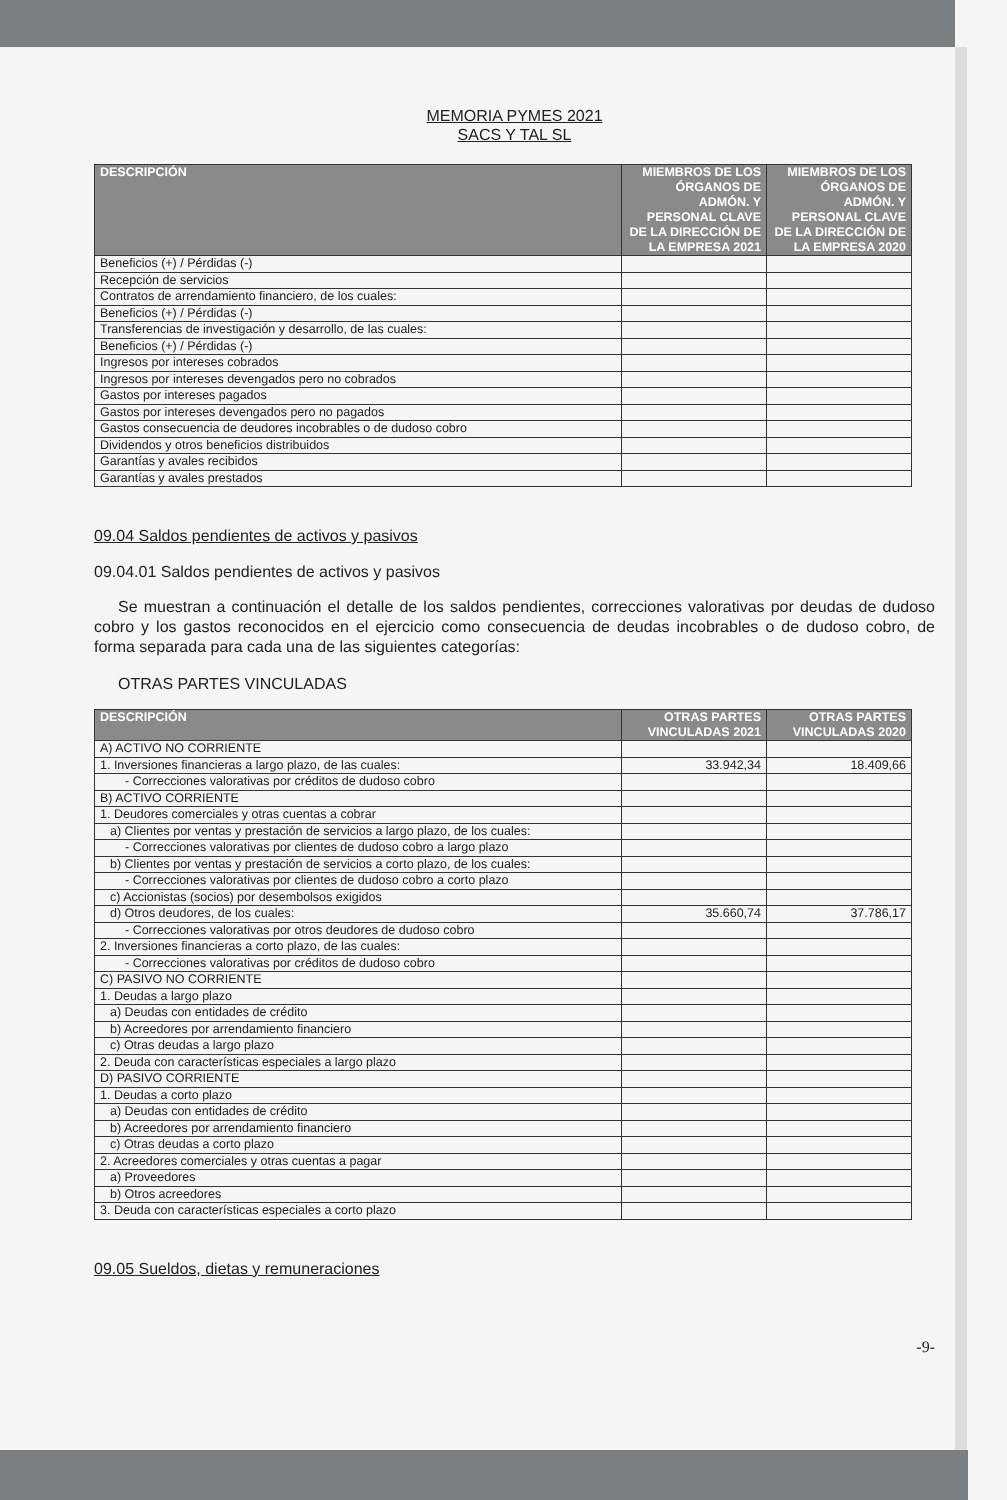MEMORIA PYMES 2021
SACS Y TAL SL
| DESCRIPCIÓN | MIEMBROS DE LOS ÓRGANOS DE ADMÓN. Y PERSONAL CLAVE DE LA DIRECCIÓN DE LA EMPRESA 2021 | MIEMBROS DE LOS ÓRGANOS DE ADMÓN. Y PERSONAL CLAVE DE LA DIRECCIÓN DE LA EMPRESA 2020 |
| --- | --- | --- |
| Beneficios (+) / Pérdidas (-) | | |
| Recepción de servicios | | |
| Contratos de arrendamiento financiero, de los cuales: | | |
| Beneficios (+) / Pérdidas (-) | | |
| Transferencias de investigación y desarrollo, de las cuales: | | |
| Beneficios (+) / Pérdidas (-) | | |
| Ingresos por intereses cobrados | | |
| Ingresos por intereses devengados pero no cobrados | | |
| Gastos por intereses pagados | | |
| Gastos por intereses devengados pero no pagados | | |
| Gastos consecuencia de deudores incobrables o de dudoso cobro | | |
| Dividendos y otros beneficios distribuidos | | |
| Garantías y avales recibidos | | |
| Garantías y avales prestados | | |
09.04 Saldos pendientes de activos y pasivos
09.04.01 Saldos pendientes de activos y pasivos
Se muestran a continuación el detalle de los saldos pendientes, correcciones valorativas por deudas de dudoso cobro y los gastos reconocidos en el ejercicio como consecuencia de deudas incobrables o de dudoso cobro, de forma separada para cada una de las siguientes categorías:
OTRAS PARTES VINCULADAS
| DESCRIPCIÓN | OTRAS PARTES VINCULADAS 2021 | OTRAS PARTES VINCULADAS 2020 |
| --- | --- | --- |
| A) ACTIVO NO CORRIENTE | | |
| 1. Inversiones financieras a largo plazo, de las cuales: | 33.942,34 | 18.409,66 |
| - Correcciones valorativas por créditos de dudoso cobro | | |
| B) ACTIVO CORRIENTE | | |
| 1. Deudores comerciales y otras cuentas a cobrar | | |
| a) Clientes por ventas y prestación de servicios a largo plazo, de los cuales: | | |
| - Correcciones valorativas por clientes de dudoso cobro a largo plazo | | |
| b) Clientes por ventas y prestación de servicios a corto plazo, de los cuales: | | |
| - Correcciones valorativas por clientes de dudoso cobro a corto plazo | | |
| c) Accionistas (socios) por desembolsos exigidos | | |
| d) Otros deudores, de los cuales: | 35.660,74 | 37.786,17 |
| - Correcciones valorativas por otros deudores de dudoso cobro | | |
| 2. Inversiones financieras a corto plazo, de las cuales: | | |
| - Correcciones valorativas por créditos de dudoso cobro | | |
| C) PASIVO NO CORRIENTE | | |
| 1. Deudas a largo plazo | | |
| a) Deudas con entidades de crédito | | |
| b) Acreedores por arrendamiento financiero | | |
| c) Otras deudas a largo plazo | | |
| 2. Deuda con características especiales a largo plazo | | |
| D) PASIVO CORRIENTE | | |
| 1. Deudas a corto plazo | | |
| a) Deudas con entidades de crédito | | |
| b) Acreedores por arrendamiento financiero | | |
| c) Otras deudas a corto plazo | | |
| 2. Acreedores comerciales y otras cuentas a pagar | | |
| a) Proveedores | | |
| b) Otros acreedores | | |
| 3. Deuda con características especiales a corto plazo | | |
09.05 Sueldos, dietas y remuneraciones
-9-